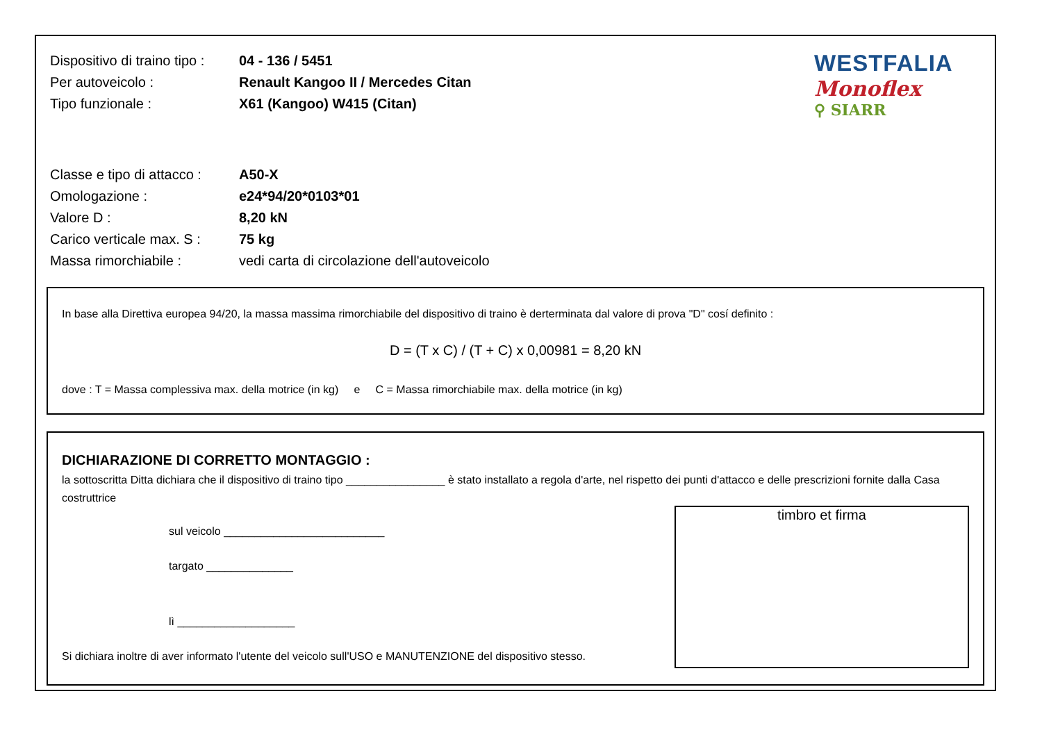Dispositivo di traino tipo : 04 - 136 / 5451
Per autoveicolo : Renault Kangoo II / Mercedes Citan
Tipo funzionale : X61 (Kangoo) W415 (Citan)
Classe e tipo di attacco : A50-X
Omologazione : e24*94/20*0103*01
Valore D : 8,20 kN
Carico verticale max. S : 75 kg
Massa rimorchiabile : vedi carta di circolazione dell'autoveicolo
WESTFALIA
Monoflex
⚲ SIARR
In base alla Direttiva europea 94/20, la massa massima rimorchiabile del dispositivo di traino è derterminata dal valore di prova "D" cosí definito :
D = (T x C) / (T + C) x 0,00981 = 8,20 kN
dove : T = Massa complessiva max. della motrice (in kg) e C = Massa rimorchiabile max. della motrice (in kg)
DICHIARAZIONE DI CORRETTO MONTAGGIO :
la sottoscritta Ditta dichiara che il dispositivo di traino tipo ________________ è stato installato a regola d'arte, nel rispetto dei punti d'attacco e delle prescrizioni fornite dalla Casa costruttrice
timbro et firma
sul veicolo __________________________
targato ______________
lì ___________________
Si dichiara inoltre di aver informato l'utente del veicolo sull'USO e MANUTENZIONE del dispositivo stesso.